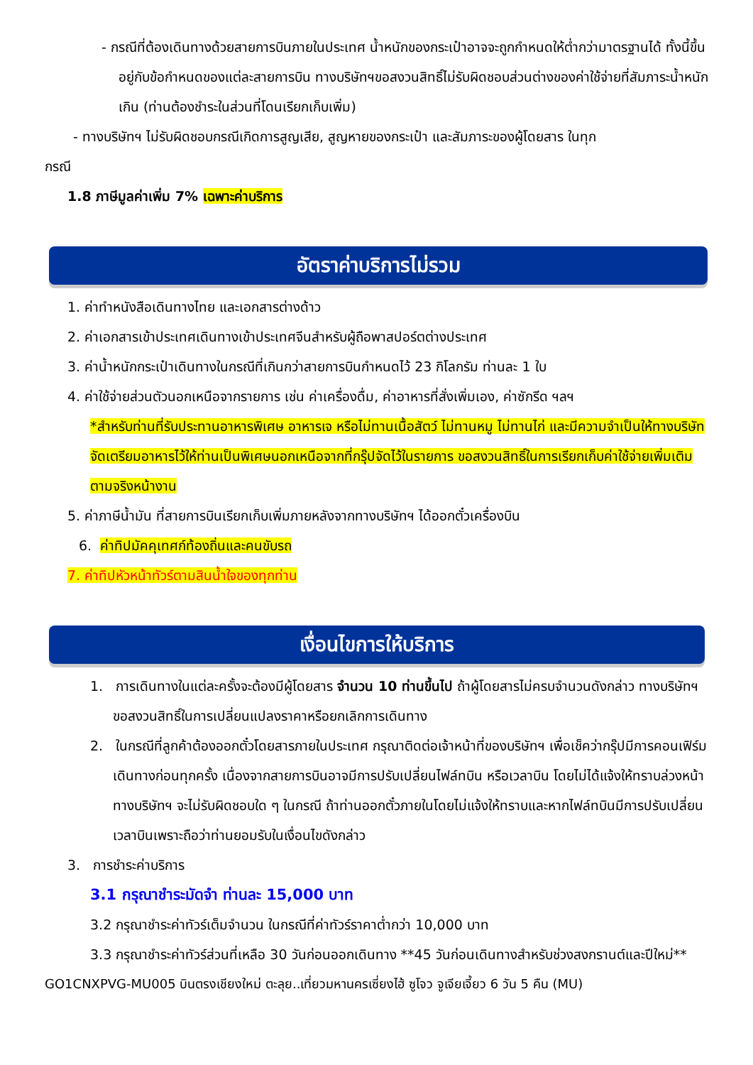- กรณีที่ต้องเดินทางด้วยสายการบินภายในประเทศ น้ำหนักของกระเป๋าอาจจะถูกกำหนดให้ต่ำกว่ามาตรฐานได้ ทั้งนี้ขึ้นอยู่กับข้อกำหนดของแต่ละสายการบิน ทางบริษัทฯขอสงวนสิทธิ์ไม่รับผิดชอบส่วนต่างของค่าใช้จ่ายที่สัมภาระน้ำหนักเกิน (ท่านต้องชำระในส่วนที่โดนเรียกเก็บเพิ่ม)
- ทางบริษัทฯ ไม่รับผิดชอบกรณีเกิดการสูญเสีย, สูญหายของกระเป๋า และสัมภาระของผู้โดยสาร ในทุก
กรณี
1.8 ภาษีมูลค่าเพิ่ม 7% เฉพาะค่าบริการ
อัตราค่าบริการไม่รวม
1. ค่าทำหนังสือเดินทางไทย และเอกสารต่างด้าว
2. ค่าเอกสารเข้าประเทศเดินทางเข้าประเทศจีนสำหรับผู้ถือพาสปอร์ตต่างประเทศ
3. ค่าน้ำหนักกระเป๋าเดินทางในกรณีที่เกินกว่าสายการบินกำหนดไว้ 23 กิโลกรัม ท่านละ 1 ใบ
4. ค่าใช้จ่ายส่วนตัวนอกเหนือจากรายการ เช่น ค่าเครื่องดื่ม, ค่าอาหารที่สั่งเพิ่มเอง, ค่าซักรีด ฯลฯ
*สำหรับท่านที่รับประทานอาหารพิเศษ อาหารเจ หรือไม่ทานเนื้อสัตว์ ไม่ทานหมู ไม่ทานไก่ และมีความจำเป็นให้ทางบริษัทจัดเตรียมอาหารไว้ให้ท่านเป็นพิเศษนอกเหนือจากที่กรุ๊ปจัดไว้ในรายการ ขอสงวนสิทธิ์ในการเรียกเก็บค่าใช้จ่ายเพิ่มเติมตามจริงหน้างาน
5. ค่าภาษีน้ำมัน ที่สายการบินเรียกเก็บเพิ่มภายหลังจากทางบริษัทฯ ได้ออกตั๋วเครื่องบิน
6. ค่าทิปมัคคุเทศก์ท้องถิ่นและคนขับรถ
7. ค่าทิปหัวหน้าทัวร์ตามสินน้ำใจของทุกท่าน
เงื่อนไขการให้บริการ
1. การเดินทางในแต่ละครั้งจะต้องมีผู้โดยสาร จำนวน 10 ท่านขึ้นไป ถ้าผู้โดยสารไม่ครบจำนวนดังกล่าว ทางบริษัทฯ ขอสงวนสิทธิ์ในการเปลี่ยนแปลงราคาหรือยกเลิกการเดินทาง
2. ในกรณีที่ลูกค้าต้องออกตั๋วโดยสารภายในประเทศ กรุณาติดต่อเจ้าหน้าที่ของบริษัทฯ เพื่อเช็คว่ากรุ๊ปมีการคอนเฟิร์มเดินทางก่อนทุกครั้ง เนื่องจากสายการบินอาจมีการปรับเปลี่ยนไฟล์ทบิน หรือเวลาบิน โดยไม่ได้แจ้งให้ทราบล่วงหน้า ทางบริษัทฯ จะไม่รับผิดชอบใด ๆ ในกรณี ถ้าท่านออกตั๋วภายในโดยไม่แจ้งให้ทราบและหากไฟล์ทบินมีการปรับเปลี่ยนเวลาบินเพราะถือว่าท่านยอมรับในเงื่อนไขดังกล่าว
3. การชำระค่าบริการ
3.1 กรุณาชำระมัดจำ ท่านละ 15,000 บาท
3.2 กรุณาชำระค่าทัวร์เต็มจำนวน ในกรณีที่ค่าทัวร์ราคาต่ำกว่า 10,000 บาท
3.3 กรุณาชำระค่าทัวร์ส่วนที่เหลือ 30 วันก่อนออกเดินทาง **45 วันก่อนเดินทางสำหรับช่วงสงกรานต์และปีใหม่**
GO1CNXPVG-MU005 บินตรงเชียงใหม่ ตะลุย..เที่ยวมหานครเซี่ยงไฮ้ ซูโจว จูเจียเจี้ยว 6 วัน 5 คืน (MU)